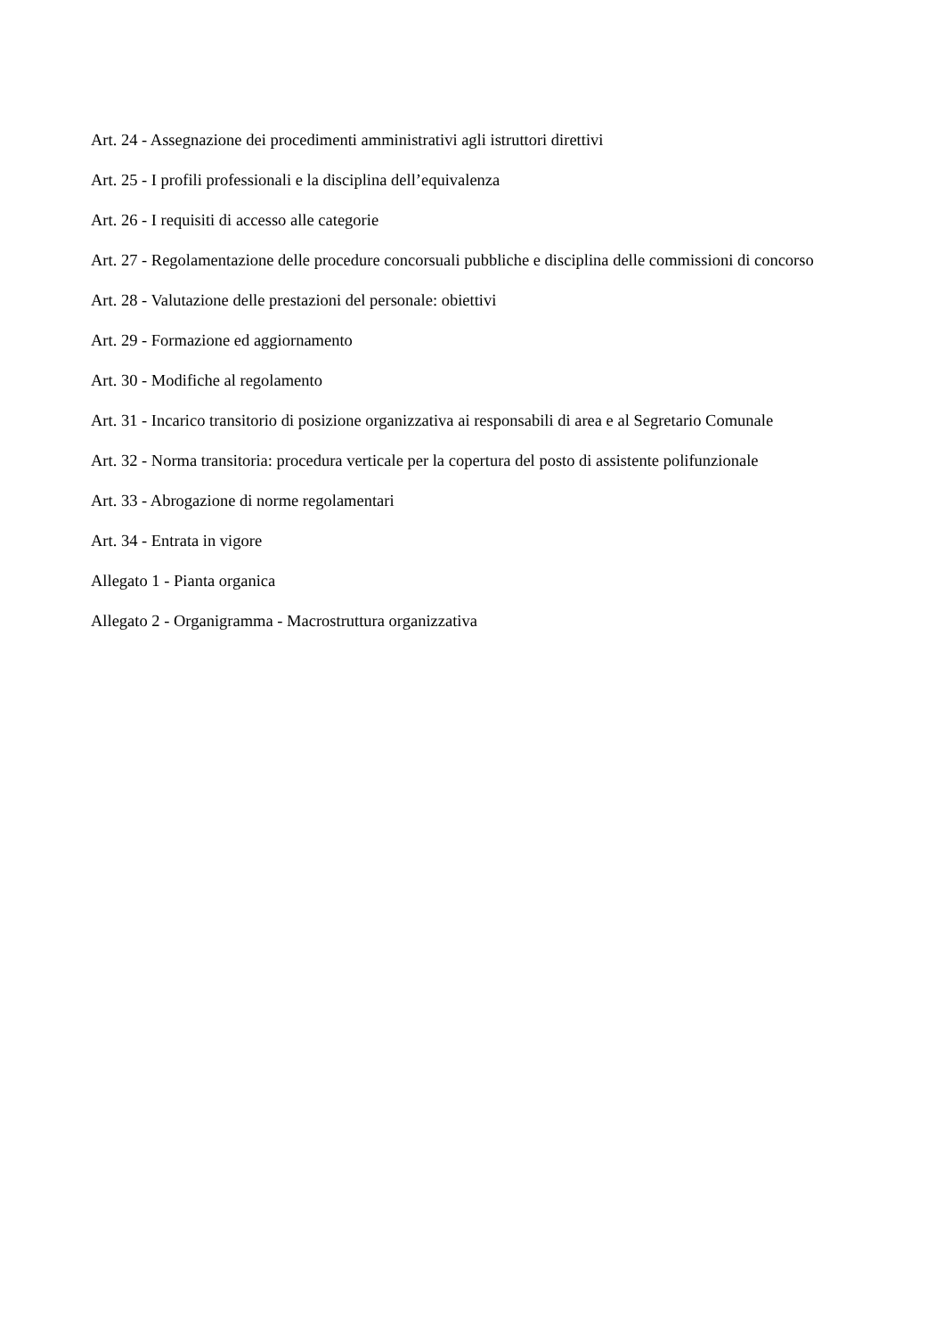Art. 24 - Assegnazione dei procedimenti amministrativi agli istruttori direttivi
Art. 25 - I profili professionali e la disciplina dell’equivalenza
Art. 26 - I requisiti di accesso alle categorie
Art. 27 - Regolamentazione delle procedure concorsuali pubbliche e disciplina delle commissioni di concorso
Art. 28 - Valutazione delle prestazioni del personale: obiettivi
Art. 29 - Formazione ed aggiornamento
Art. 30 - Modifiche al regolamento
Art. 31 - Incarico transitorio di posizione organizzativa ai responsabili di area e al Segretario Comunale
Art. 32 - Norma transitoria: procedura verticale per la copertura del posto di assistente polifunzionale
Art. 33 - Abrogazione di norme regolamentari
Art. 34 - Entrata in vigore
Allegato 1 - Pianta organica
Allegato 2 - Organigramma - Macrostruttura organizzativa